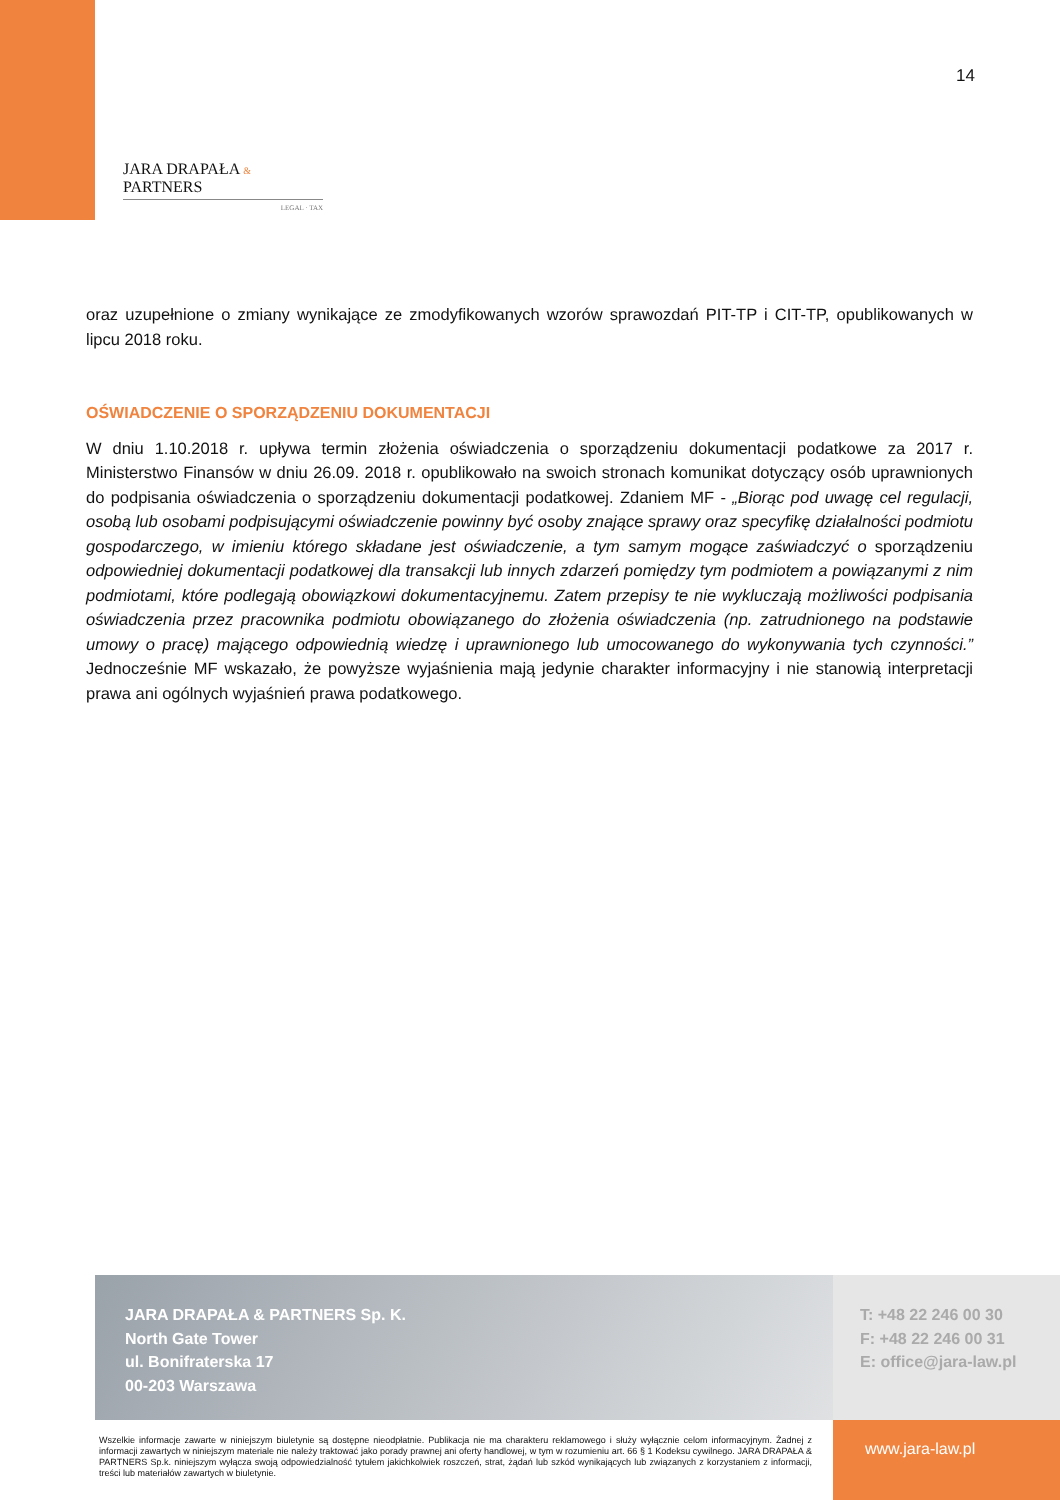14
JARA DRAPAŁA & PARTNERS
LEGAL · TAX
oraz uzupełnione o zmiany wynikające ze zmodyfikowanych wzorów sprawozdań PIT-TP i CIT-TP, opublikowanych w lipcu 2018 roku.
OŚWIADCZENIE O SPORZĄDZENIU DOKUMENTACJI
W dniu 1.10.2018 r. upływa termin złożenia oświadczenia o sporządzeniu dokumentacji podatkowe za 2017 r. Ministerstwo Finansów w dniu 26.09. 2018 r. opublikowało na swoich stronach komunikat dotyczący osób uprawnionych do podpisania oświadczenia o sporządzeniu dokumentacji podatkowej. Zdaniem MF - „Biorąc pod uwagę cel regulacji, osobą lub osobami podpisującymi oświadczenie powinny być osoby znające sprawy oraz specyfikę działalności podmiotu gospodarczego, w imieniu którego składane jest oświadczenie, a tym samym mogące zaświadczyć o sporządzeniu odpowiedniej dokumentacji podatkowej dla transakcji lub innych zdarzeń pomiędzy tym podmiotem a powiązanymi z nim podmiotami, które podlegają obowiązkowi dokumentacyjnemu. Zatem przepisy te nie wykluczają możliwości podpisania oświadczenia przez pracownika podmiotu obowiązanego do złożenia oświadczenia (np. zatrudnionego na podstawie umowy o pracę) mającego odpowiednią wiedzę i uprawnionego lub umocowanego do wykonywania tych czynności.” Jednocześnie MF wskazało, że powyższe wyjaśnienia mają jedynie charakter informacyjny i nie stanowią interpretacji prawa ani ogólnych wyjaśnień prawa podatkowego.
JARA DRAPAŁA & PARTNERS Sp. K.
North Gate Tower
ul. Bonifraterska 17
00-203 Warszawa
T: +48 22 246 00 30
F: +48 22 246 00 31
E: office@jara-law.pl
Wszelkie informacje zawarte w niniejszym biuletynie są dostępne nieodpłatnie. Publikacja nie ma charakteru reklamowego i służy wyłącznie celom informacyjnym. Żadnej z informacji zawartych w niniejszym materiale nie należy traktować jako porady prawnej ani oferty handlowej, w tym w rozumieniu art. 66 § 1 Kodeksu cywilnego. JARA DRAPAŁA & PARTNERS Sp.k. niniejszym wyłącza swoją odpowiedzialność tytułem jakichkolwiek roszczeń, strat, żądań lub szkód wynikających lub związanych z korzystaniem z informacji, treści lub materiałów zawartych w biuletynie.
www.jara-law.pl